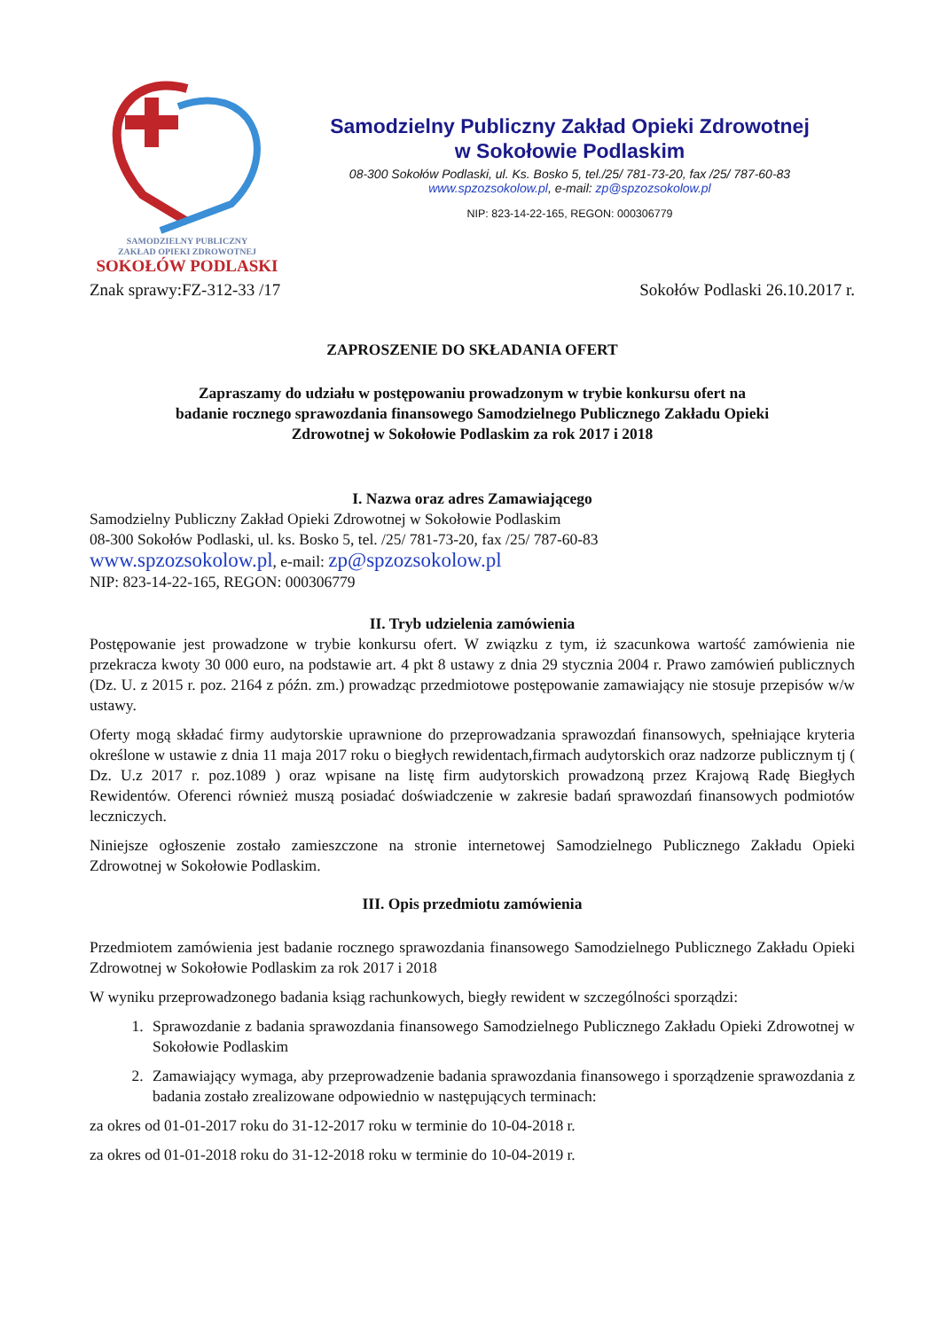SAMODZIELNY PUBLICZNY
ZAKŁAD OPIEKI ZDROWOTNEJ
SOKOŁÓW PODLASKI
Samodzielny Publiczny Zakład Opieki Zdrowotnej
w Sokołowie Podlaskim
08-300 Sokołów Podlaski, ul. Ks. Bosko 5, tel./25/ 781-73-20, fax /25/ 787-60-83
www.spzozsokolow.pl, e-mail: zp@spzozsokolow.pl
NIP: 823-14-22-165, REGON: 000306779
Znak sprawy:FZ-312-33 /17 Sokołów Podlaski 26.10.2017 r.
ZAPROSZENIE DO SKŁADANIA OFERT
Zapraszamy do udziału w postępowaniu prowadzonym w trybie konkursu ofert na
badanie rocznego sprawozdania finansowego Samodzielnego Publicznego Zakładu Opieki
Zdrowotnej w Sokołowie Podlaskim za rok 2017 i 2018
I. Nazwa oraz adres Zamawiającego
Samodzielny Publiczny Zakład Opieki Zdrowotnej w Sokołowie Podlaskim
08-300 Sokołów Podlaski, ul. ks. Bosko 5, tel. /25/ 781-73-20, fax /25/ 787-60-83
www.spzozsokolow.pl, e-mail: zp@spzozsokolow.pl
NIP: 823-14-22-165, REGON: 000306779
II. Tryb udzielenia zamówienia
Postępowanie jest prowadzone w trybie konkursu ofert. W związku z tym, iż szacunkowa wartość zamówienia nie przekracza kwoty 30 000 euro, na podstawie art. 4 pkt 8 ustawy z dnia 29 stycznia 2004 r. Prawo zamówień publicznych (Dz. U. z 2015 r. poz. 2164 z późn. zm.) prowadząc przedmiotowe postępowanie zamawiający nie stosuje przepisów w/w ustawy.
Oferty mogą składać firmy audytorskie uprawnione do przeprowadzania sprawozdań finansowych, spełniające kryteria określone w ustawie z dnia 11 maja 2017 roku o biegłych rewidentach,firmach audytorskich oraz nadzorze publicznym tj ( Dz. U.z 2017 r. poz.1089 ) oraz wpisane na listę firm audytorskich prowadzoną przez Krajową Radę Biegłych Rewidentów. Oferenci również muszą posiadać doświadczenie w zakresie badań sprawozdań finansowych podmiotów leczniczych.
Niniejsze ogłoszenie zostało zamieszczone na stronie internetowej Samodzielnego Publicznego Zakładu Opieki Zdrowotnej w Sokołowie Podlaskim.
III. Opis przedmiotu zamówienia
Przedmiotem zamówienia jest badanie rocznego sprawozdania finansowego Samodzielnego Publicznego Zakładu Opieki Zdrowotnej w Sokołowie Podlaskim za rok 2017 i 2018
W wyniku przeprowadzonego badania ksiąg rachunkowych, biegły rewident w szczególności sporządzi:
1. Sprawozdanie z badania sprawozdania finansowego Samodzielnego Publicznego Zakładu Opieki Zdrowotnej w Sokołowie Podlaskim
2. Zamawiający wymaga, aby przeprowadzenie badania sprawozdania finansowego i sporządzenie sprawozdania z badania zostało zrealizowane odpowiednio w następujących terminach:
za okres od 01-01-2017 roku do 31-12-2017 roku w terminie do 10-04-2018 r.
za okres od 01-01-2018 roku do 31-12-2018 roku w terminie do 10-04-2019 r.